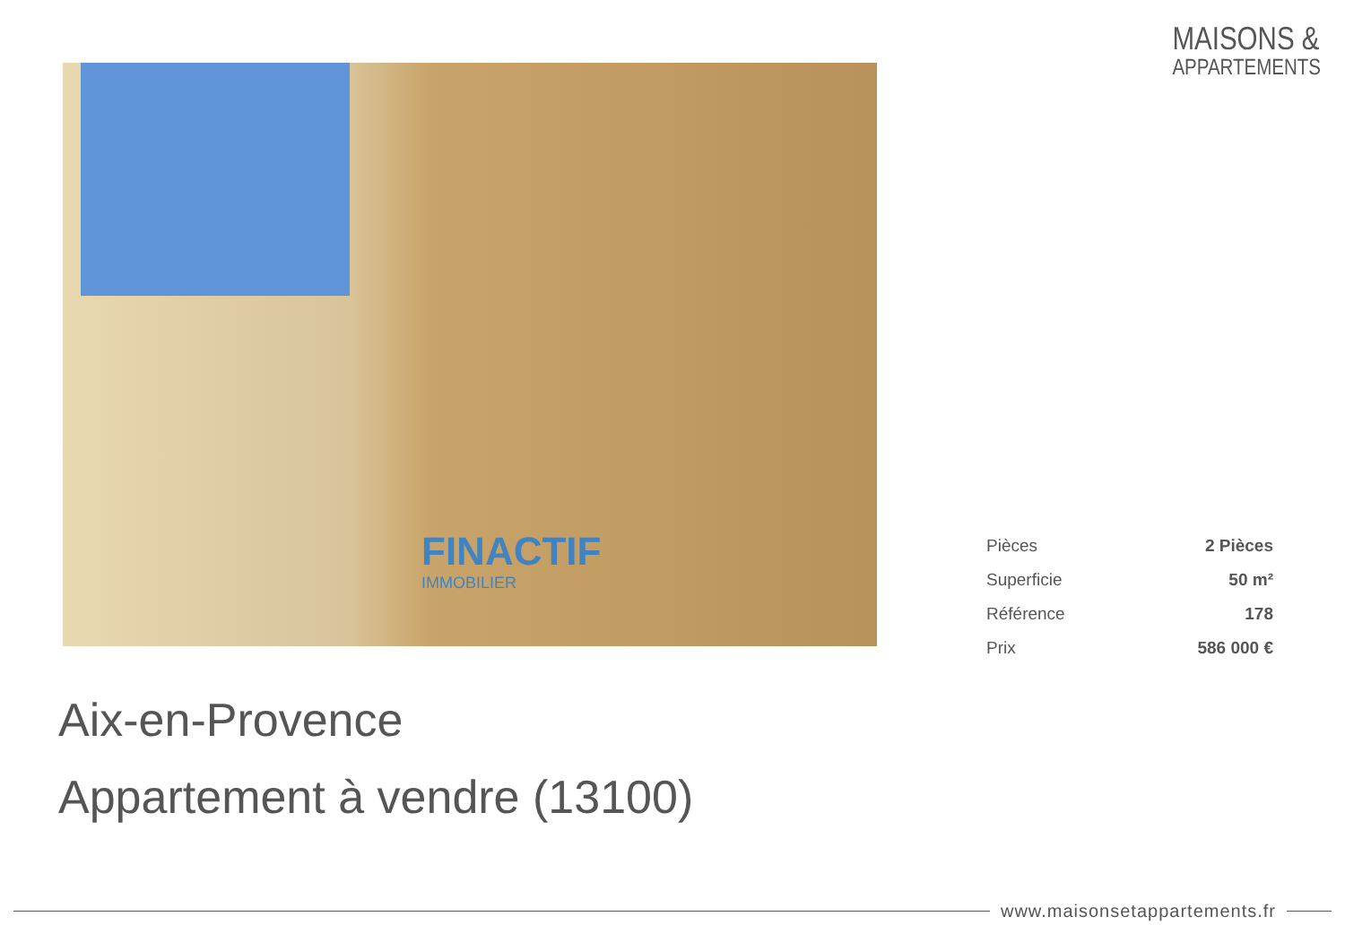MAISONS &
APPARTEMENTS
FINACTIF
IMMOBILIER
| Pièces | 2 Pièces |
| Superficie | 50 m² |
| Référence | 178 |
| Prix | 586 000 € |
Aix-en-Provence
Appartement à vendre (13100)
www.maisonsetappartements.fr